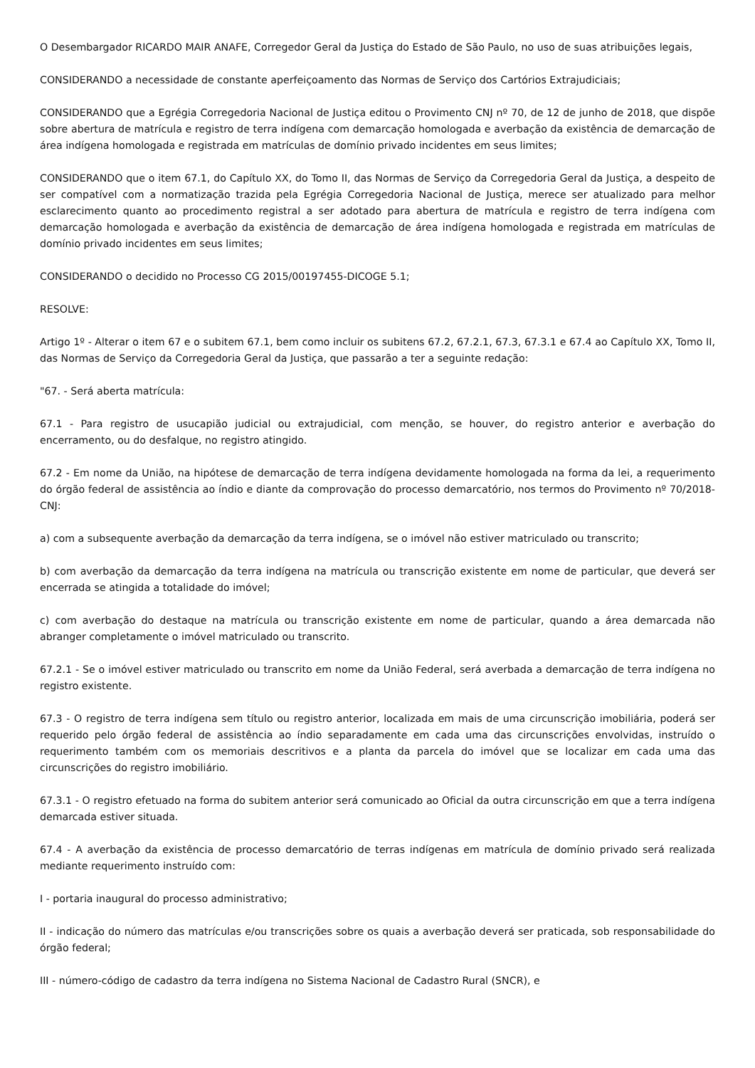O Desembargador RICARDO MAIR ANAFE, Corregedor Geral da Justiça do Estado de São Paulo, no uso de suas atribuições legais,
CONSIDERANDO a necessidade de constante aperfeiçoamento das Normas de Serviço dos Cartórios Extrajudiciais;
CONSIDERANDO que a Egrégia Corregedoria Nacional de Justiça editou o Provimento CNJ nº 70, de 12 de junho de 2018, que dispõe sobre abertura de matrícula e registro de terra indígena com demarcação homologada e averbação da existência de demarcação de área indígena homologada e registrada em matrículas de domínio privado incidentes em seus limites;
CONSIDERANDO que o item 67.1, do Capítulo XX, do Tomo II, das Normas de Serviço da Corregedoria Geral da Justiça, a despeito de ser compatível com a normatização trazida pela Egrégia Corregedoria Nacional de Justiça, merece ser atualizado para melhor esclarecimento quanto ao procedimento registral a ser adotado para abertura de matrícula e registro de terra indígena com demarcação homologada e averbação da existência de demarcação de área indígena homologada e registrada em matrículas de domínio privado incidentes em seus limites;
CONSIDERANDO o decidido no Processo CG 2015/00197455-DICOGE 5.1;
RESOLVE:
Artigo 1º - Alterar o item 67 e o subitem 67.1, bem como incluir os subitens 67.2, 67.2.1, 67.3, 67.3.1 e 67.4 ao Capítulo XX, Tomo II, das Normas de Serviço da Corregedoria Geral da Justiça, que passarão a ter a seguinte redação:
"67. - Será aberta matrícula:
67.1 - Para registro de usucapião judicial ou extrajudicial, com menção, se houver, do registro anterior e averbação do encerramento, ou do desfalque, no registro atingido.
67.2 - Em nome da União, na hipótese de demarcação de terra indígena devidamente homologada na forma da lei, a requerimento do órgão federal de assistência ao índio e diante da comprovação do processo demarcatório, nos termos do Provimento nº 70/2018-CNJ:
a) com a subsequente averbação da demarcação da terra indígena, se o imóvel não estiver matriculado ou transcrito;
b) com averbação da demarcação da terra indígena na matrícula ou transcrição existente em nome de particular, que deverá ser encerrada se atingida a totalidade do imóvel;
c) com averbação do destaque na matrícula ou transcrição existente em nome de particular, quando a área demarcada não abranger completamente o imóvel matriculado ou transcrito.
67.2.1 - Se o imóvel estiver matriculado ou transcrito em nome da União Federal, será averbada a demarcação de terra indígena no registro existente.
67.3 - O registro de terra indígena sem título ou registro anterior, localizada em mais de uma circunscrição imobiliária, poderá ser requerido pelo órgão federal de assistência ao índio separadamente em cada uma das circunscrições envolvidas, instruído o requerimento também com os memoriais descritivos e a planta da parcela do imóvel que se localizar em cada uma das circunscrições do registro imobiliário.
67.3.1 - O registro efetuado na forma do subitem anterior será comunicado ao Oficial da outra circunscrição em que a terra indígena demarcada estiver situada.
67.4 - A averbação da existência de processo demarcatório de terras indígenas em matrícula de domínio privado será realizada mediante requerimento instruído com:
I - portaria inaugural do processo administrativo;
II - indicação do número das matrículas e/ou transcrições sobre os quais a averbação deverá ser praticada, sob responsabilidade do órgão federal;
III - número-código de cadastro da terra indígena no Sistema Nacional de Cadastro Rural (SNCR), e